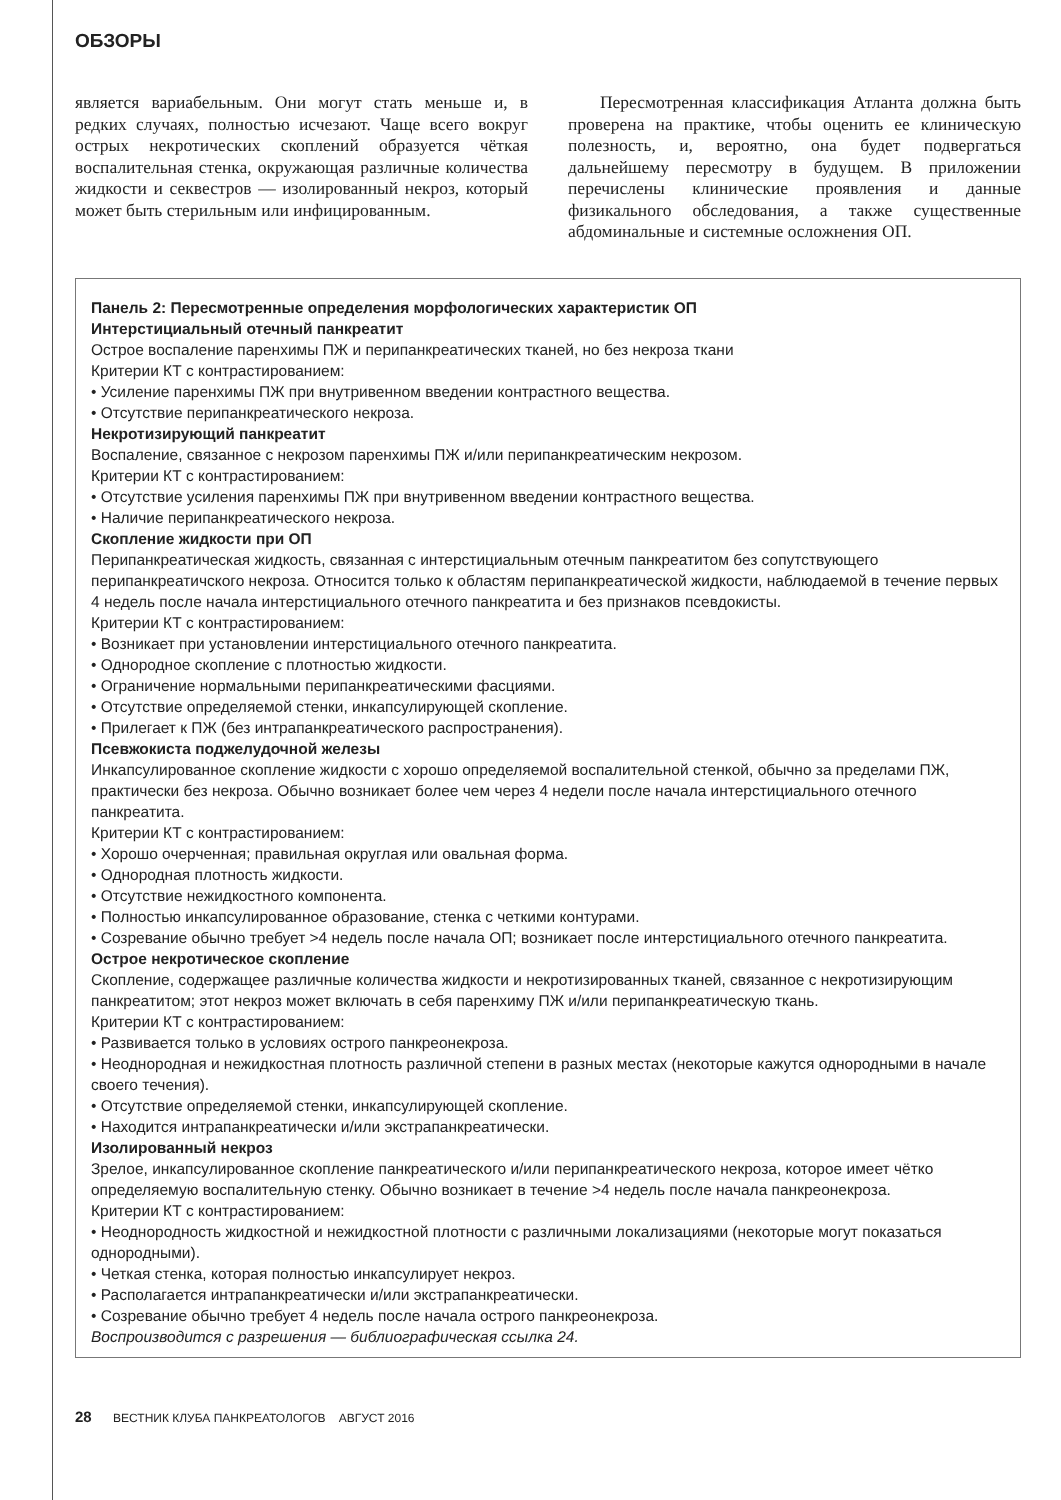ОБЗОРЫ
является вариабельным. Они могут стать меньше и, в редких случаях, полностью исчезают. Чаще всего вокруг острых некротических скоплений образуется чёткая воспалительная стенка, окружающая различные количества жидкости и секвестров — изолированный некроз, который может быть стерильным или инфицированным.
Пересмотренная классификация Атланта должна быть проверена на практике, чтобы оценить ее клиническую полезность, и, вероятно, она будет подвергаться дальнейшему пересмотру в будущем. В приложении перечислены клинические проявления и данные физикального обследования, а также существенные абдоминальные и системные осложнения ОП.
Панель 2: Пересмотренные определения морфологических характеристик ОП
Интерстициальный отечный панкреатит
Острое воспаление паренхимы ПЖ и перипанкреатических тканей, но без некроза ткани
Критерии КТ с контрастированием:
• Усиление паренхимы ПЖ при внутривенном введении контрастного вещества.
• Отсутствие перипанкреатического некроза.
Некротизирующий панкреатит
Воспаление, связанное с некрозом паренхимы ПЖ и/или перипанкреатическим некрозом.
Критерии КТ с контрастированием:
• Отсутствие усиления паренхимы ПЖ при внутривенном введении контрастного вещества.
• Наличие перипанкреатического некроза.
Скопление жидкости при ОП
Перипанкреатическая жидкость, связанная с интерстициальным отечным панкреатитом без сопутствующего перипанкреатичского некроза. Относится только к областям перипанкреатической жидкости, наблюдаемой в течение первых 4 недель после начала интерстициального отечного панкреатита и без признаков псевдокисты.
Критерии КТ с контрастированием:
• Возникает при установлении интерстициального отечного панкреатита.
• Однородное скопление с плотностью жидкости.
• Ограничение нормальными перипанкреатическими фасциями.
• Отсутствие определяемой стенки, инкапсулирующей скопление.
• Прилегает к ПЖ (без интрапанкреатического распространения).
Псевжокиста поджелудочной железы
Инкапсулированное скопление жидкости с хорошо определяемой воспалительной стенкой, обычно за пределами ПЖ, практически без некроза. Обычно возникает более чем через 4 недели после начала интерстициального отечного панкреатита.
Критерии КТ с контрастированием:
• Хорошо очерченная; правильная округлая или овальная форма.
• Однородная плотность жидкости.
• Отсутствие нежидкостного компонента.
• Полностью инкапсулированное образование, стенка с четкими контурами.
• Созревание обычно требует >4 недель после начала ОП; возникает после интерстициального отечного панкреатита.
Острое некротическое скопление
Скопление, содержащее различные количества жидкости и некротизированных тканей, связанное с некротизирующим панкреатитом; этот некроз может включать в себя паренхиму ПЖ и/или перипанкреатическую ткань.
Критерии КТ с контрастированием:
• Развивается только в условиях острого панкреонекроза.
• Неоднородная и нежидкостная плотность различной степени в разных местах (некоторые кажутся однородными в начале своего течения).
• Отсутствие определяемой стенки, инкапсулирующей скопление.
• Находится интрапанкреатически и/или экстрапанкреатически.
Изолированный некроз
Зрелое, инкапсулированное скопление панкреатического и/или перипанкреатического некроза, которое имеет чётко определяемую воспалительную стенку. Обычно возникает в течение >4 недель после начала панкреонекроза.
Критерии КТ с контрастированием:
• Неоднородность жидкостной и нежидкостной плотности с различными локализациями (некоторые могут показаться однородными).
• Четкая стенка, которая полностью инкапсулирует некроз.
• Располагается интрапанкреатически и/или экстрапанкреатически.
• Созревание обычно требует 4 недель после начала острого панкреонекроза.
Воспроизводится с разрешения — библиографическая ссылка 24.
28 ВЕСТНИК КЛУБА ПАНКРЕАТОЛОГОВ АВГУСТ 2016